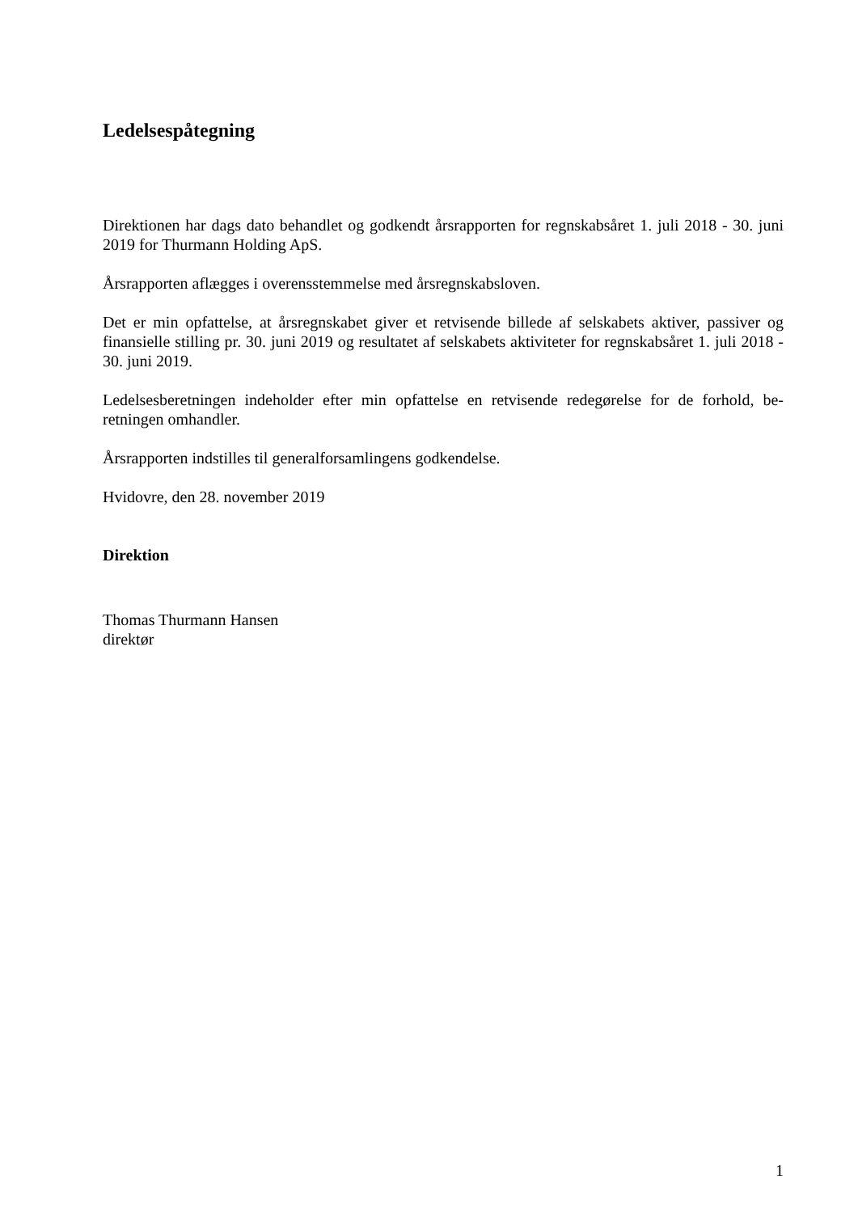Ledelsespåtegning
Direktionen har dags dato behandlet og godkendt årsrapporten for regnskabsåret 1. juli 2018 - 30. juni 2019 for Thurmann Holding ApS.
Årsrapporten aflægges i overensstemmelse med årsregnskabsloven.
Det er min opfattelse, at årsregnskabet giver et retvisende billede af selskabets aktiver, passiver og finansielle stilling pr. 30. juni 2019 og resultatet af selskabets aktiviteter for regnskabsåret 1. juli 2018 - 30. juni 2019.
Ledelsesberetningen indeholder efter min opfattelse en retvisende redegørelse for de forhold, be-retningen omhandler.
Årsrapporten indstilles til generalforsamlingens godkendelse.
Hvidovre, den 28. november 2019
Direktion
Thomas Thurmann Hansen
direktør
1